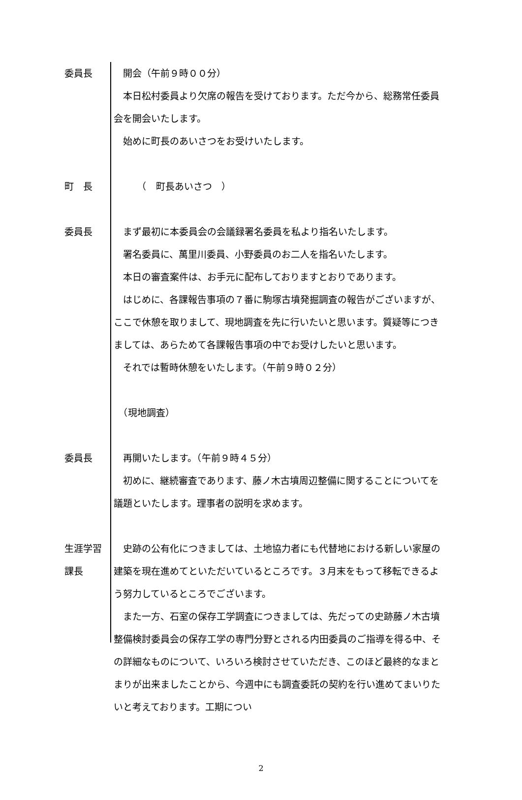委員長 開会（午前９時００分）
本日松村委員より欠席の報告を受けております。ただ今から、総務常任委員会を開会いたします。
始めに町長のあいさつをお受けいたします。
町　長 　　　（　町長あいさつ　）
委員長 まず最初に本委員会の会議録署名委員を私より指名いたします。
署名委員に、萬里川委員、小野委員のお二人を指名いたします。
本日の審査案件は、お手元に配布しておりますとおりであります。
はじめに、各課報告事項の７番に駒塚古墳発掘調査の報告がございますが、ここで休憩を取りまして、現地調査を先に行いたいと思います。質疑等につきましては、あらためて各課報告事項の中でお受けしたいと思います。
それでは暫時休憩をいたします。（午前９時０２分）
　（現地調査）
委員長 再開いたします。（午前９時４５分）
初めに、継続審査であります、藤ノ木古墳周辺整備に関することについてを議題といたします。理事者の説明を求めます。
生涯学習
課長
史跡の公有化につきましては、土地協力者にも代替地における新しい家屋の建築を現在進めてといただいているところです。３月末をもって移転できるよう努力しているところでございます。
また一方、石室の保存工学調査につきましては、先だっての史跡藤ノ木古墳整備検討委員会の保存工学の専門分野とされる内田委員のご指導を得る中、その詳細なものについて、いろいろ検討させていただき、このほど最終的なまとまりが出来ましたことから、今週中にも調査委託の契約を行い進めてまいりたいと考えております。工期につい
2